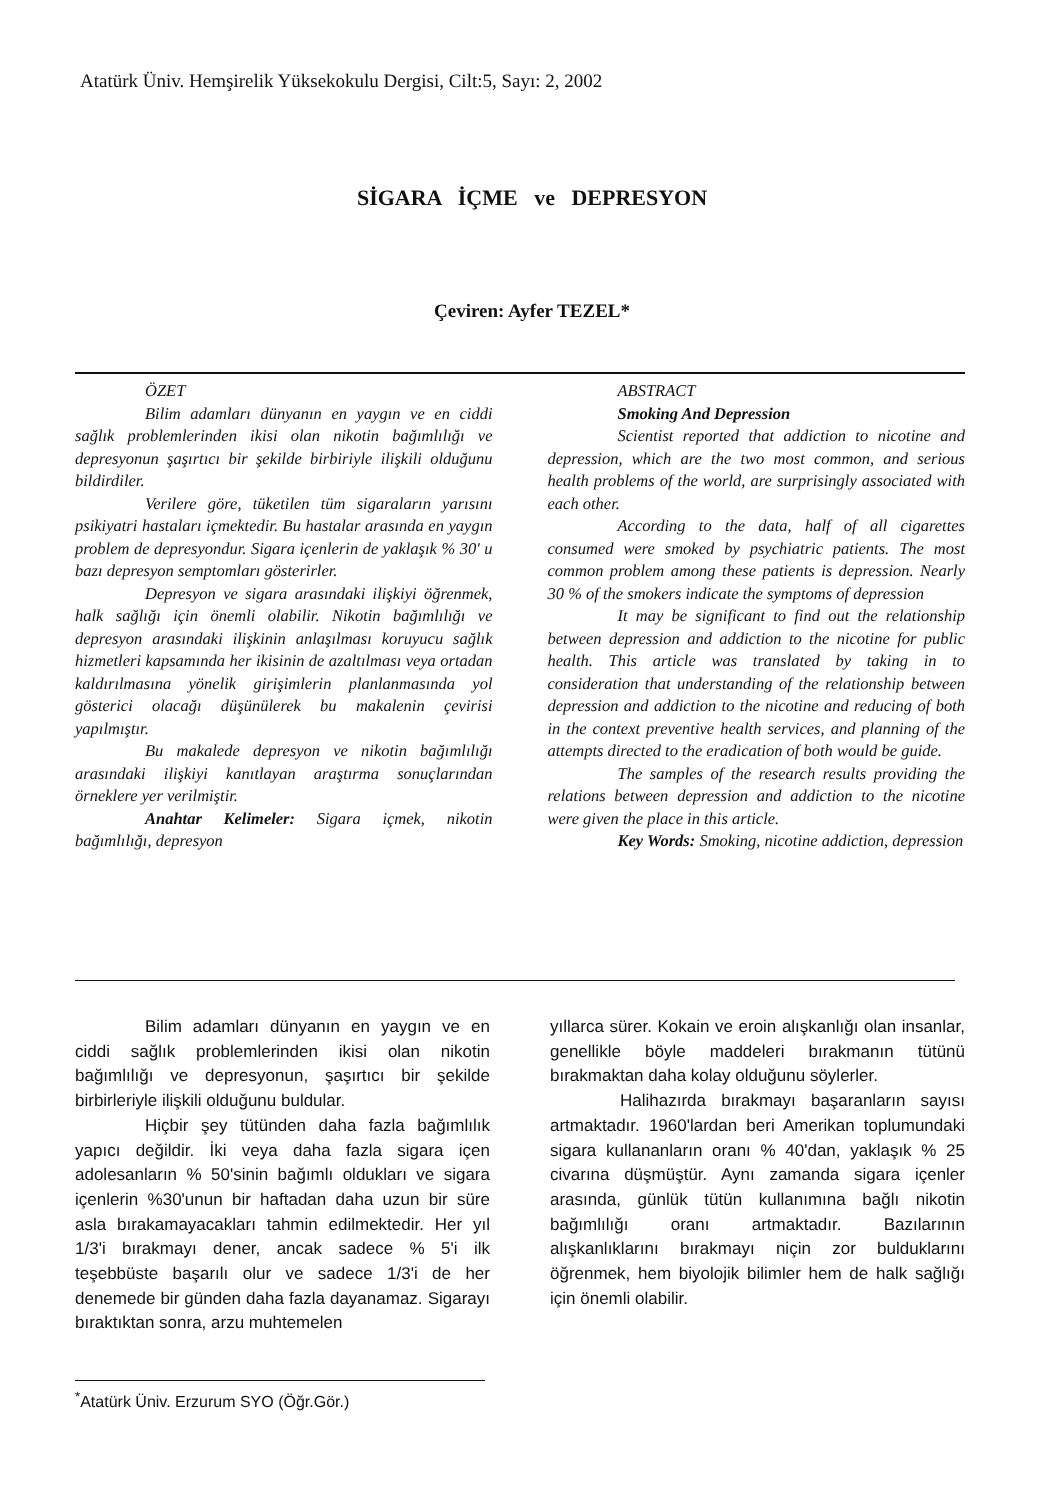Atatürk Üniv. Hemşirelik Yüksekokulu Dergisi, Cilt:5, Sayı: 2, 2002
SİGARA İÇME ve DEPRESYON
Çeviren: Ayfer TEZEL*
ÖZET
Bilim adamları dünyanın en yaygın ve en ciddi sağlık problemlerinden ikisi olan nikotin bağımlılığı ve depresyonun şaşırtıcı bir şekilde birbiriyle ilişkili olduğunu bildirdiler.
Verilere göre, tüketilen tüm sigaraların yarısını psikiyatri hastaları içmektedir. Bu hastalar arasında en yaygın problem de depresyondur. Sigara içenlerin de yaklaşık % 30' u bazı depresyon semptomları gösterirler.
Depresyon ve sigara arasındaki ilişkiyi öğrenmek, halk sağlığı için önemli olabilir. Nikotin bağımlılığı ve depresyon arasındaki ilişkinin anlaşılması koruyucu sağlık hizmetleri kapsamında her ikisinin de azaltılması veya ortadan kaldırılmasına yönelik girişimlerin planlanmasında yol gösterici olacağı düşünülerek bu makalenin çevirisi yapılmıştır.
Bu makalede depresyon ve nikotin bağımlılığı arasındaki ilişkiyi kanıtlayan araştırma sonuçlarından örneklere yer verilmiştir.
Anahtar Kelimeler: Sigara içmek, nikotin bağımlılığı, depresyon
ABSTRACT
Smoking And Depression
Scientist reported that addiction to nicotine and depression, which are the two most common, and serious health problems of the world, are surprisingly associated with each other.
According to the data, half of all cigarettes consumed were smoked by psychiatric patients. The most common problem among these patients is depression. Nearly 30 % of the smokers indicate the symptoms of depression
It may be significant to find out the relationship between depression and addiction to the nicotine for public health. This article was translated by taking in to consideration that understanding of the relationship between depression and addiction to the nicotine and reducing of both in the context preventive health services, and planning of the attempts directed to the eradication of both would be guide.
The samples of the research results providing the relations between depression and addiction to the nicotine were given the place in this article.
Key Words: Smoking, nicotine addiction, depression
Bilim adamları dünyanın en yaygın ve en ciddi sağlık problemlerinden ikisi olan nikotin bağımlılığı ve depresyonun, şaşırtıcı bir şekilde birbirleriyle ilişkili olduğunu buldular.
Hiçbir şey tütünden daha fazla bağımlılık yapıcı değildir. İki veya daha fazla sigara içen adolesanların % 50'sinin bağımlı oldukları ve sigara içenlerin %30'unun bir haftadan daha uzun bir süre asla bırakamayacakları tahmin edilmektedir. Her yıl 1/3'i bırakmayı dener, ancak sadece % 5'i ilk teşebbüste başarılı olur ve sadece 1/3'i de her denemede bir günden daha fazla dayanamaz. Sigarayı bıraktıktan sonra, arzu muhtemelen
yıllarca sürer. Kokain ve eroin alışkanlığı olan insanlar, genellikle böyle maddeleri bırakmanın tütünü bırakmaktan daha kolay olduğunu söylerler.
Halihazırda bırakmayı başaranların sayısı artmaktadır. 1960'lardan beri Amerikan toplumundaki sigara kullananların oranı % 40'dan, yaklaşık % 25 civarına düşmüştür. Aynı zamanda sigara içenler arasında, günlük tütün kullanımına bağlı nikotin bağımlılığı oranı artmaktadır. Bazılarının alışkanlıklarını bırakmayı niçin zor bulduklarını öğrenmek, hem biyolojik bilimler hem de halk sağlığı için önemli olabilir.
<sup>*</sup> Atatürk Üniv. Erzurum SYO (Öğr.Gör.)